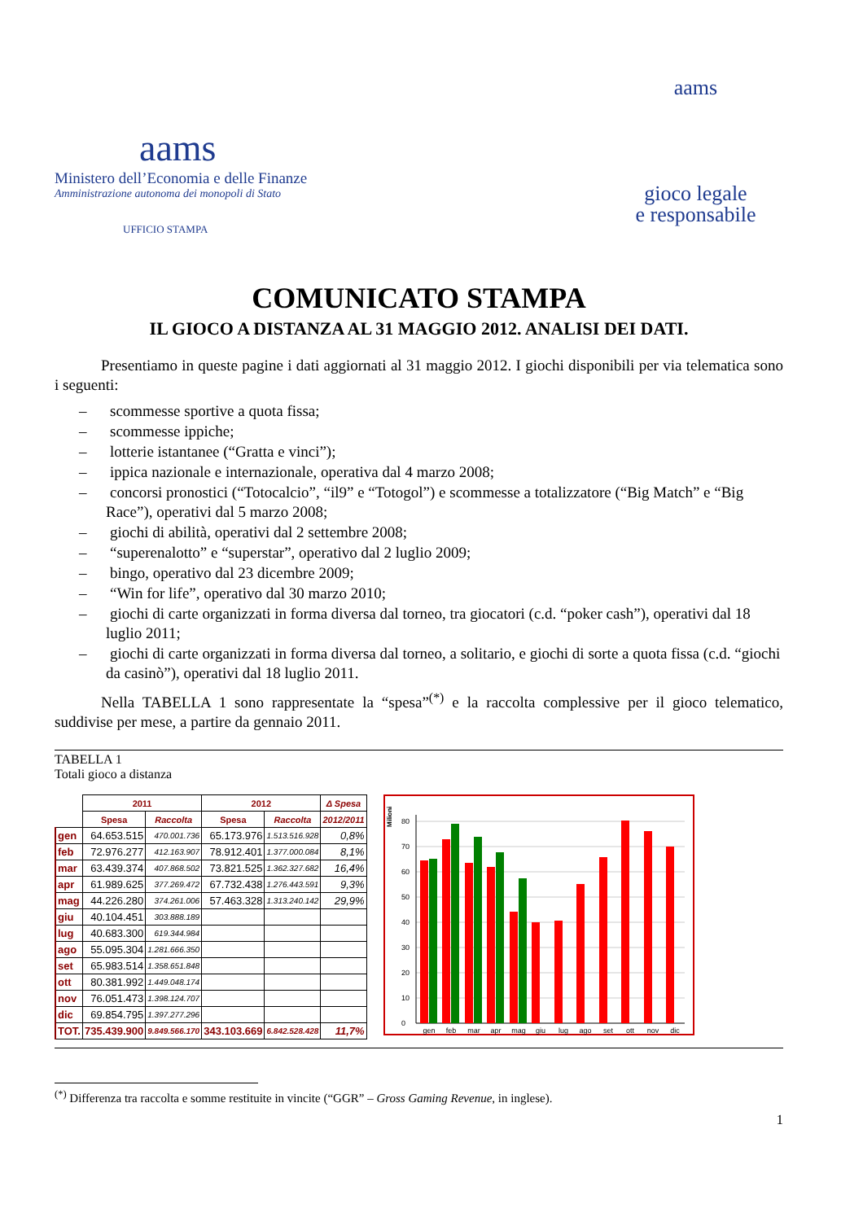aams
Ministero dell’Economia e delle Finanze
Amministrazione autonoma dei monopoli di Stato
UFFICIO STAMPA
aams
gioco legale
e responsabile
COMUNICATO STAMPA
IL GIOCO A DISTANZA AL 31 MAGGIO 2012. ANALISI DEI DATI.
   Presentiamo in queste pagine i dati aggiornati al 31 maggio 2012. I giochi disponibili per via telematica sono i seguenti:
–  scommesse sportive a quota fissa;
–  scommesse ippiche;
–  lotterie istantanee (“Gratta e vinci”);
–  ippica nazionale e internazionale, operativa dal 4 marzo 2008;
–  concorsi pronostici (“Totocalcio”, “il9” e “Totogol”) e scommesse a totalizzatore (“Big Match” e “Big Race”), operativi dal 5 marzo 2008;
–  giochi di abilità, operativi dal 2 settembre 2008;
–  “superenalotto” e “superstar”, operativo dal 2 luglio 2009;
–  bingo, operativo dal 23 dicembre 2009;
–  “Win for life”, operativo dal 30 marzo 2010;
–  giochi di carte organizzati in forma diversa dal torneo, tra giocatori (c.d. “poker cash”), operativi dal 18 luglio 2011;
–  giochi di carte organizzati in forma diversa dal torneo, a solitario, e giochi di sorte a quota fissa (c.d. “giochi da casinò”), operativi dal 18 luglio 2011.
   Nella TABELLA 1 sono rappresentate la “spesa”<sup>(*)</sup> e la raccolta complessive per il gioco telematico, suddivise per mese, a partire da gennaio 2011.
TABELLA 1
Totali gioco a distanza
| | 2011 | | 2012 | | Δ Spesa |
| --- | --- | --- | --- | --- | --- |
| | Spesa | Raccolta | Spesa | Raccolta | 2012/2011 |
| gen | 64.653.515 | 470.001.736 | 65.173.976 | 1.513.516.928 | 0,8% |
| feb | 72.976.277 | 412.163.907 | 78.912.401 | 1.377.000.084 | 8,1% |
| mar | 63.439.374 | 407.868.502 | 73.821.525 | 1.362.327.682 | 16,4% |
| apr | 61.989.625 | 377.269.472 | 67.732.438 | 1.276.443.591 | 9,3% |
| mag | 44.226.280 | 374.261.006 | 57.463.328 | 1.313.240.142 | 29,9% |
| giu | 40.104.451 | 303.888.189 | | | |
| lug | 40.683.300 | 619.344.984 | | | |
| ago | 55.095.304 | 1.281.666.350 | | | |
| set | 65.983.514 | 1.358.651.848 | | | |
| ott | 80.381.992 | 1.449.048.174 | | | |
| nov | 76.051.473 | 1.398.124.707 | | | |
| dic | 69.854.795 | 1.397.277.296 | | | |
| TOT. | 735.439.900 | 9.849.566.170 | 343.103.669 | 6.842.528.428 | 11,7% |
Milioni
0
10
20
30
40
50
60
70
80
gen
feb
mar
apr
mag
giu
lug
ago
set
ott
nov
dic
<sup>(*)</sup> Differenza tra raccolta e somme restituite in vincite (“GGR” – Gross Gaming Revenue, in inglese).
1